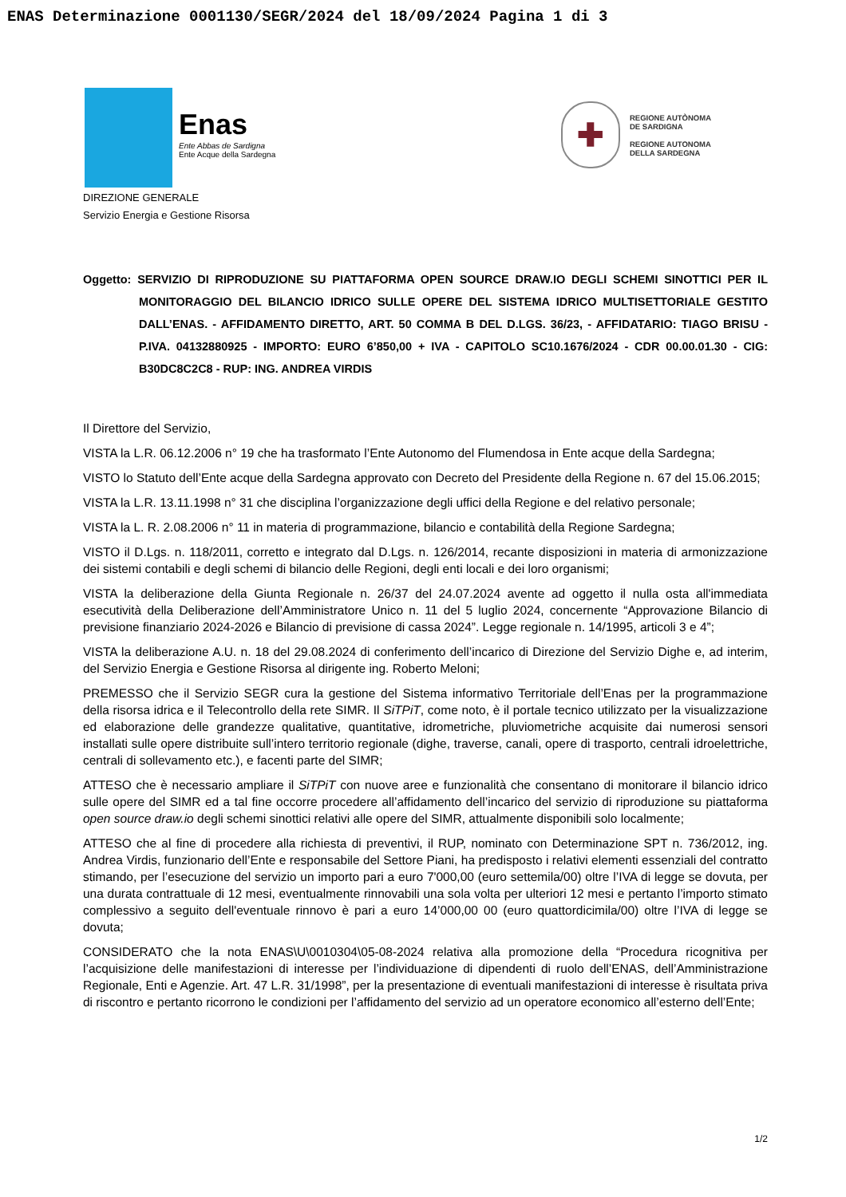ENAS Determinazione 0001130/SEGR/2024 del 18/09/2024 Pagina 1 di 3
Enas
Ente Abbas de Sardigna
Ente Acque della Sardegna
✚
REGIONE AUTÒNOMA
DE SARDIGNA
REGIONE AUTONOMA
DELLA SARDEGNA
DIREZIONE GENERALE
Servizio Energia e Gestione Risorsa
Oggetto: SERVIZIO DI RIPRODUZIONE SU PIATTAFORMA OPEN SOURCE DRAW.IO DEGLI SCHEMI SINOTTICI PER IL MONITORAGGIO DEL BILANCIO IDRICO SULLE OPERE DEL SISTEMA IDRICO MULTISETTORIALE GESTITO DALL’ENAS. - AFFIDAMENTO DIRETTO, ART. 50 COMMA B DEL D.LGS. 36/23, - AFFIDATARIO: TIAGO BRISU - P.IVA. 04132880925 - IMPORTO: EURO 6’850,00 + IVA - CAPITOLO SC10.1676/2024 - CDR 00.00.01.30 - CIG: B30DC8C2C8 - RUP: ING. ANDREA VIRDIS
Il Direttore del Servizio,
VISTA la L.R. 06.12.2006 n° 19 che ha trasformato l’Ente Autonomo del Flumendosa in Ente acque della Sardegna;
VISTO lo Statuto dell’Ente acque della Sardegna approvato con Decreto del Presidente della Regione n. 67 del 15.06.2015;
VISTA la L.R. 13.11.1998 n° 31 che disciplina l’organizzazione degli uffici della Regione e del relativo personale;
VISTA la L. R. 2.08.2006 n° 11 in materia di programmazione, bilancio e contabilità della Regione Sardegna;
VISTO il D.Lgs. n. 118/2011, corretto e integrato dal D.Lgs. n. 126/2014, recante disposizioni in materia di armonizzazione dei sistemi contabili e degli schemi di bilancio delle Regioni, degli enti locali e dei loro organismi;
VISTA la deliberazione della Giunta Regionale n. 26/37 del 24.07.2024 avente ad oggetto il nulla osta all'immediata esecutività della Deliberazione dell’Amministratore Unico n. 11 del 5 luglio 2024, concernente “Approvazione Bilancio di previsione finanziario 2024-2026 e Bilancio di previsione di cassa 2024”. Legge regionale n. 14/1995, articoli 3 e 4”;
VISTA la deliberazione A.U. n. 18 del 29.08.2024 di conferimento dell’incarico di Direzione del Servizio Dighe e, ad interim, del Servizio Energia e Gestione Risorsa al dirigente ing. Roberto Meloni;
PREMESSO che il Servizio SEGR cura la gestione del Sistema informativo Territoriale dell’Enas per la programmazione della risorsa idrica e il Telecontrollo della rete SIMR. Il SiTPiT, come noto, è il portale tecnico utilizzato per la visualizzazione ed elaborazione delle grandezze qualitative, quantitative, idrometriche, pluviometriche acquisite dai numerosi sensori installati sulle opere distribuite sull’intero territorio regionale (dighe, traverse, canali, opere di trasporto, centrali idroelettriche, centrali di sollevamento etc.), e facenti parte del SIMR;
ATTESO che è necessario ampliare il SiTPiT con nuove aree e funzionalità che consentano di monitorare il bilancio idrico sulle opere del SIMR ed a tal fine occorre procedere all’affidamento dell’incarico del servizio di riproduzione su piattaforma open source draw.io degli schemi sinottici relativi alle opere del SIMR, attualmente disponibili solo localmente;
ATTESO che al fine di procedere alla richiesta di preventivi, il RUP, nominato con Determinazione SPT n. 736/2012, ing. Andrea Virdis, funzionario dell’Ente e responsabile del Settore Piani, ha predisposto i relativi elementi essenziali del contratto stimando, per l’esecuzione del servizio un importo pari a euro 7'000,00 (euro settemila/00) oltre l’IVA di legge se dovuta, per una durata contrattuale di 12 mesi, eventualmente rinnovabili una sola volta per ulteriori 12 mesi e pertanto l’importo stimato complessivo a seguito dell'eventuale rinnovo è pari a euro 14’000,00 00 (euro quattordicimila/00) oltre l’IVA di legge se dovuta;
CONSIDERATO che la nota ENAS\U\0010304\05-08-2024 relativa alla promozione della “Procedura ricognitiva per l’acquisizione delle manifestazioni di interesse per l’individuazione di dipendenti di ruolo dell’ENAS, dell’Amministrazione Regionale, Enti e Agenzie. Art. 47 L.R. 31/1998”, per la presentazione di eventuali manifestazioni di interesse è risultata priva di riscontro e pertanto ricorrono le condizioni per l’affidamento del servizio ad un operatore economico all’esterno dell’Ente;
1/2